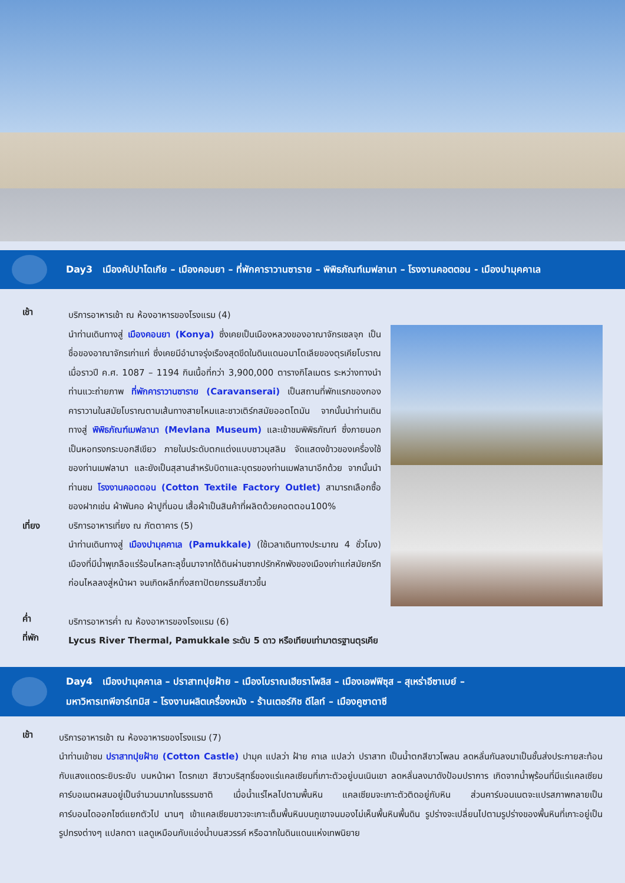Day3 เมืองคัปปาโดเกีย – เมืองคอนยา – ที่พักคาราวานซาราย – พิพิธภัณฑ์เมฟลานา – โรงงานคอตตอน - เมืองปามุคคาเล
เช้า
บริการอาหารเช้า ณ ห้องอาหารของโรงแรม (4)
นำท่านเดินทางสู่ เมืองคอนยา (Konya) ซึ่งเคยเป็นเมืองหลวงของอาณาจักรเซลจุก เป็นชื่อของอาณาจักรเก่าแก่ ซึ่งเคยมีอำนาจรุ่งเรืองสุดขีดในดินแดนอนาโตเลียของตุรเคียโบราณ เมื่อราวปี ค.ศ. 1087 – 1194 กินเนื้อที่กว่า 3,900,000 ตารางกิโลเมตร ระหว่างทางนำท่านแวะถ่ายภาพ ที่พักคาราวานซาราย (Caravanserai) เป็นสถานที่พักแรกของกองคาราวานในสมัยโบราณตามเส้นทางสายไหมและชาวเติร์กสมัยออตโตมัน จากนั้นนำท่านเดินทางสู่ พิพิธภัณฑ์เมฟลานา (Mevlana Museum) และเข้าชมพิพิธภัณฑ์ ซึ่งภายนอกเป็นหอทรงกระบอกสีเขียว ภายในประดับตกแต่งแบบชาวมุสลิม จัดแสดงข้าวของเครื่องใช้ของท่านเมฟลานา และยังเป็นสุสานสำหรับบิดาและบุตรของท่านเมฟลานาอีกด้วย จากนั้นนำท่านชม โรงงานคอตตอน (Cotton Textile Factory Outlet) สามารถเลือกซื้อของฝากเช่น ผ้าพันคอ ผ้าปูที่นอน เสื้อผ้าเป็นสินค้าที่ผลิตด้วยคอตตอน100%
เที่ยง บริการอาหารเที่ยง ณ ภัตตาคาร (5)
นำท่านเดินทางสู่ เมืองปามุคคาเล (Pamukkale) (ใช้เวลาเดินทางประมาณ 4 ชั่วโมง) เมืองที่มีน้ำพุเกลือแร่ร้อนไหลทะลุขึ้นมาจากใต้ดินผ่านซากปรักหักพังของเมืองเก่าแก่สมัยกรีกก่อนไหลลงสู่หน้าผา จนเกิดผลึกกึ่งสถาปัตยกรรมสีขาวขึ้น
ค่ำ
บริการอาหารค่ำ ณ ห้องอาหารของโรงแรม (6)
ที่พัก
Lycus River Thermal, Pamukkale ระดับ 5 ดาว หรือเทียบเท่ามาตรฐานตุรเคีย
Day4 เมืองปามุคคาเล – ปราสาทปุยฝ้าย – เมืองโบราณเฮียราโพลิส – เมืองเอฟฟิซุส – สุเหร่าอีซาเบย์ –
มหาวิหารเทพีอาร์เทมิส – โรงงานผลิตเครื่องหนัง - ร้านเตอร์กิช ดีไลท์ – เมืองคูซาดาซี
เช้า
บริการอาหารเช้า ณ ห้องอาหารของโรงแรม (7)
นำท่านเข้าชม ปราสาทปุยฝ้าย (Cotton Castle) ปามุค แปลว่า ฝ้าย คาเล แปลว่า ปราสาท เป็นน้ำตกสีขาวโพลน ลดหลั่นกันลงมาเป็นชั้นส่งประกายสะท้อนกับแสงแดดระยิบระยับ บนหน้าผา โตรกเขา สีขาวบริสุทธิ์ของแร่แคลเซียมที่เกาะตัวอยู่บนเนินเขา ลดหลั่นลงมาดังป้อมปราการ เกิดจากน้ำพุร้อนที่มีแร่แคลเซียมคาร์บอเนตผสมอยู่เป็นจำนวนมากในธรรมชาติ เมื่อน้ำแร่ไหลไปตามพื้นหิน แคลเซียมจะเกาะตัวติดอยู่กับหิน ส่วนคาร์บอนเนตจะแปรสภาพกลายเป็นคาร์บอนไดออกไซด์แยกตัวไป นานๆ เข้าแคลเซียมขาวจะเกาะเต็มพื้นหินบนภูเขาจนมองไม่เห็นพื้นหินพื้นดิน รูปร่างจะเปลี่ยนไปตามรูปร่างของพื้นหินที่เกาะอยู่เป็นรูปทรงต่างๆ แปลกตา แลดูเหมือนกับแอ่งน้ำบนสวรรค์ หรือฉากในดินแดนแห่งเทพนิยาย